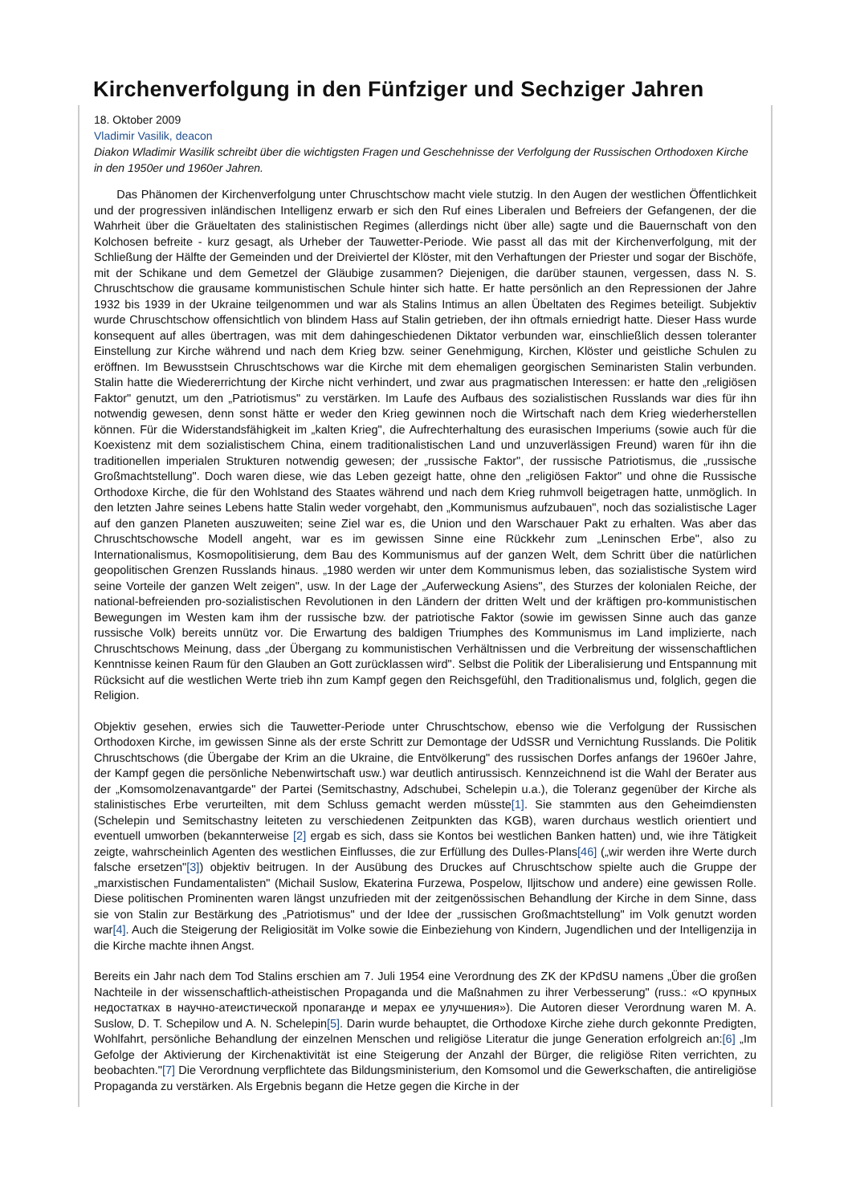Kirchenverfolgung in den Fünfziger und Sechziger Jahren
18. Oktober 2009
Vladimir Vasilik, deacon
Diakon Wladimir Wasilik schreibt über die wichtigsten Fragen und Geschehnisse der Verfolgung der Russischen Orthodoxen Kirche in den 1950er und 1960er Jahren.
Das Phänomen der Kirchenverfolgung unter Chruschtschow macht viele stutzig. In den Augen der westlichen Öffentlichkeit und der progressiven inländischen Intelligenz erwarb er sich den Ruf eines Liberalen und Befreiers der Gefangenen, der die Wahrheit über die Gräueltaten des stalinistischen Regimes (allerdings nicht über alle) sagte und die Bauernschaft von den Kolchosen befreite - kurz gesagt, als Urheber der Tauwetter-Periode. Wie passt all das mit der Kirchenverfolgung, mit der Schließung der Hälfte der Gemeinden und der Dreiviertel der Klöster, mit den Verhaftungen der Priester und sogar der Bischöfe, mit der Schikane und dem Gemetzel der Gläubige zusammen? Diejenigen, die darüber staunen, vergessen, dass N. S. Chruschtschow die grausame kommunistischen Schule hinter sich hatte. Er hatte persönlich an den Repressionen der Jahre 1932 bis 1939 in der Ukraine teilgenommen und war als Stalins Intimus an allen Übeltaten des Regimes beteiligt. Subjektiv wurde Chruschtschow offensichtlich von blindem Hass auf Stalin getrieben, der ihn oftmals erniedrigt hatte. Dieser Hass wurde konsequent auf alles übertragen, was mit dem dahingeschiedenen Diktator verbunden war, einschließlich dessen toleranter Einstellung zur Kirche während und nach dem Krieg bzw. seiner Genehmigung, Kirchen, Klöster und geistliche Schulen zu eröffnen. Im Bewusstsein Chruschtschows war die Kirche mit dem ehemaligen georgischen Seminaristen Stalin verbunden. Stalin hatte die Wiedererrichtung der Kirche nicht verhindert, und zwar aus pragmatischen Interessen: er hatte den „religiösen Faktor" genutzt, um den „Patriotismus" zu verstärken. Im Laufe des Aufbaus des sozialistischen Russlands war dies für ihn notwendig gewesen, denn sonst hätte er weder den Krieg gewinnen noch die Wirtschaft nach dem Krieg wiederherstellen können. Für die Widerstandsfähigkeit im „kalten Krieg", die Aufrechterhaltung des eurasischen Imperiums (sowie auch für die Koexistenz mit dem sozialistischem China, einem traditionalistischen Land und unzuverlässigen Freund) waren für ihn die traditionellen imperialen Strukturen notwendig gewesen; der „russische Faktor", der russische Patriotismus, die „russische Großmachtstellung". Doch waren diese, wie das Leben gezeigt hatte, ohne den „religiösen Faktor" und ohne die Russische Orthodoxe Kirche, die für den Wohlstand des Staates während und nach dem Krieg ruhmvoll beigetragen hatte, unmöglich. In den letzten Jahre seines Lebens hatte Stalin weder vorgehabt, den „Kommunismus aufzubauen", noch das sozialistische Lager auf den ganzen Planeten auszuweiten; seine Ziel war es, die Union und den Warschauer Pakt zu erhalten. Was aber das Chruschtschowsche Modell angeht, war es im gewissen Sinne eine Rückkehr zum „Leninschen Erbe", also zu Internationalismus, Kosmopolitisierung, dem Bau des Kommunismus auf der ganzen Welt, dem Schritt über die natürlichen geopolitischen Grenzen Russlands hinaus. „1980 werden wir unter dem Kommunismus leben, das sozialistische System wird seine Vorteile der ganzen Welt zeigen", usw. In der Lage der „Auferweckung Asiens", des Sturzes der kolonialen Reiche, der national-befreienden pro-sozialistischen Revolutionen in den Ländern der dritten Welt und der kräftigen pro-kommunistischen Bewegungen im Westen kam ihm der russische bzw. der patriotische Faktor (sowie im gewissen Sinne auch das ganze russische Volk) bereits unnütz vor. Die Erwartung des baldigen Triumphes des Kommunismus im Land implizierte, nach Chruschtschows Meinung, dass „der Übergang zu kommunistischen Verhältnissen und die Verbreitung der wissenschaftlichen Kenntnisse keinen Raum für den Glauben an Gott zurücklassen wird". Selbst die Politik der Liberalisierung und Entspannung mit Rücksicht auf die westlichen Werte trieb ihn zum Kampf gegen den Reichsgefühl, den Traditionalismus und, folglich, gegen die Religion.
Objektiv gesehen, erwies sich die Tauwetter-Periode unter Chruschtschow, ebenso wie die Verfolgung der Russischen Orthodoxen Kirche, im gewissen Sinne als der erste Schritt zur Demontage der UdSSR und Vernichtung Russlands. Die Politik Chruschtschows (die Übergabe der Krim an die Ukraine, die Entvölkerung" des russischen Dorfes anfangs der 1960er Jahre, der Kampf gegen die persönliche Nebenwirtschaft usw.) war deutlich antirussisch. Kennzeichnend ist die Wahl der Berater aus der „Komsomolzenavantgarde" der Partei (Semitschastny, Adschubei, Schelepin u.a.), die Toleranz gegenüber der Kirche als stalinistisches Erbe verurteilten, mit dem Schluss gemacht werden müsste[1]. Sie stammten aus den Geheimdiensten (Schelepin und Semitschastny leiteten zu verschiedenen Zeitpunkten das KGB), waren durchaus westlich orientiert und eventuell umworben (bekannterweise [2] ergab es sich, dass sie Kontos bei westlichen Banken hatten) und, wie ihre Tätigkeit zeigte, wahrscheinlich Agenten des westlichen Einflusses, die zur Erfüllung des Dulles-Plans[46] („wir werden ihre Werte durch falsche ersetzen"[3]) objektiv beitrugen. In der Ausübung des Druckes auf Chruschtschow spielte auch die Gruppe der „marxistischen Fundamentalisten" (Michail Suslow, Ekaterina Furzewa, Pospelow, Iljitschow und andere) eine gewissen Rolle. Diese politischen Prominenten waren längst unzufrieden mit der zeitgenössischen Behandlung der Kirche in dem Sinne, dass sie von Stalin zur Bestärkung des „Patriotismus" und der Idee der „russischen Großmachtstellung" im Volk genutzt worden war[4]. Auch die Steigerung der Religiosität im Volke sowie die Einbeziehung von Kindern, Jugendlichen und der Intelligenzija in die Kirche machte ihnen Angst.
Bereits ein Jahr nach dem Tod Stalins erschien am 7. Juli 1954 eine Verordnung des ZK der KPdSU namens „Über die großen Nachteile in der wissenschaftlich-atheistischen Propaganda und die Maßnahmen zu ihrer Verbesserung" (russ.: «О крупных недостатках в научно-атеистической пропаганде и мерах ее улучшения»). Die Autoren dieser Verordnung waren M. A. Suslow, D. T. Schepilow und A. N. Schelepin[5]. Darin wurde behauptet, die Orthodoxe Kirche ziehe durch gekonnte Predigten, Wohlfahrt, persönliche Behandlung der einzelnen Menschen und religiöse Literatur die junge Generation erfolgreich an:[6] „Im Gefolge der Aktivierung der Kirchenaktivität ist eine Steigerung der Anzahl der Bürger, die religiöse Riten verrichten, zu beobachten."[7] Die Verordnung verpflichtete das Bildungsministerium, den Komsomol und die Gewerkschaften, die antireligiöse Propaganda zu verstärken. Als Ergebnis begann die Hetze gegen die Kirche in der